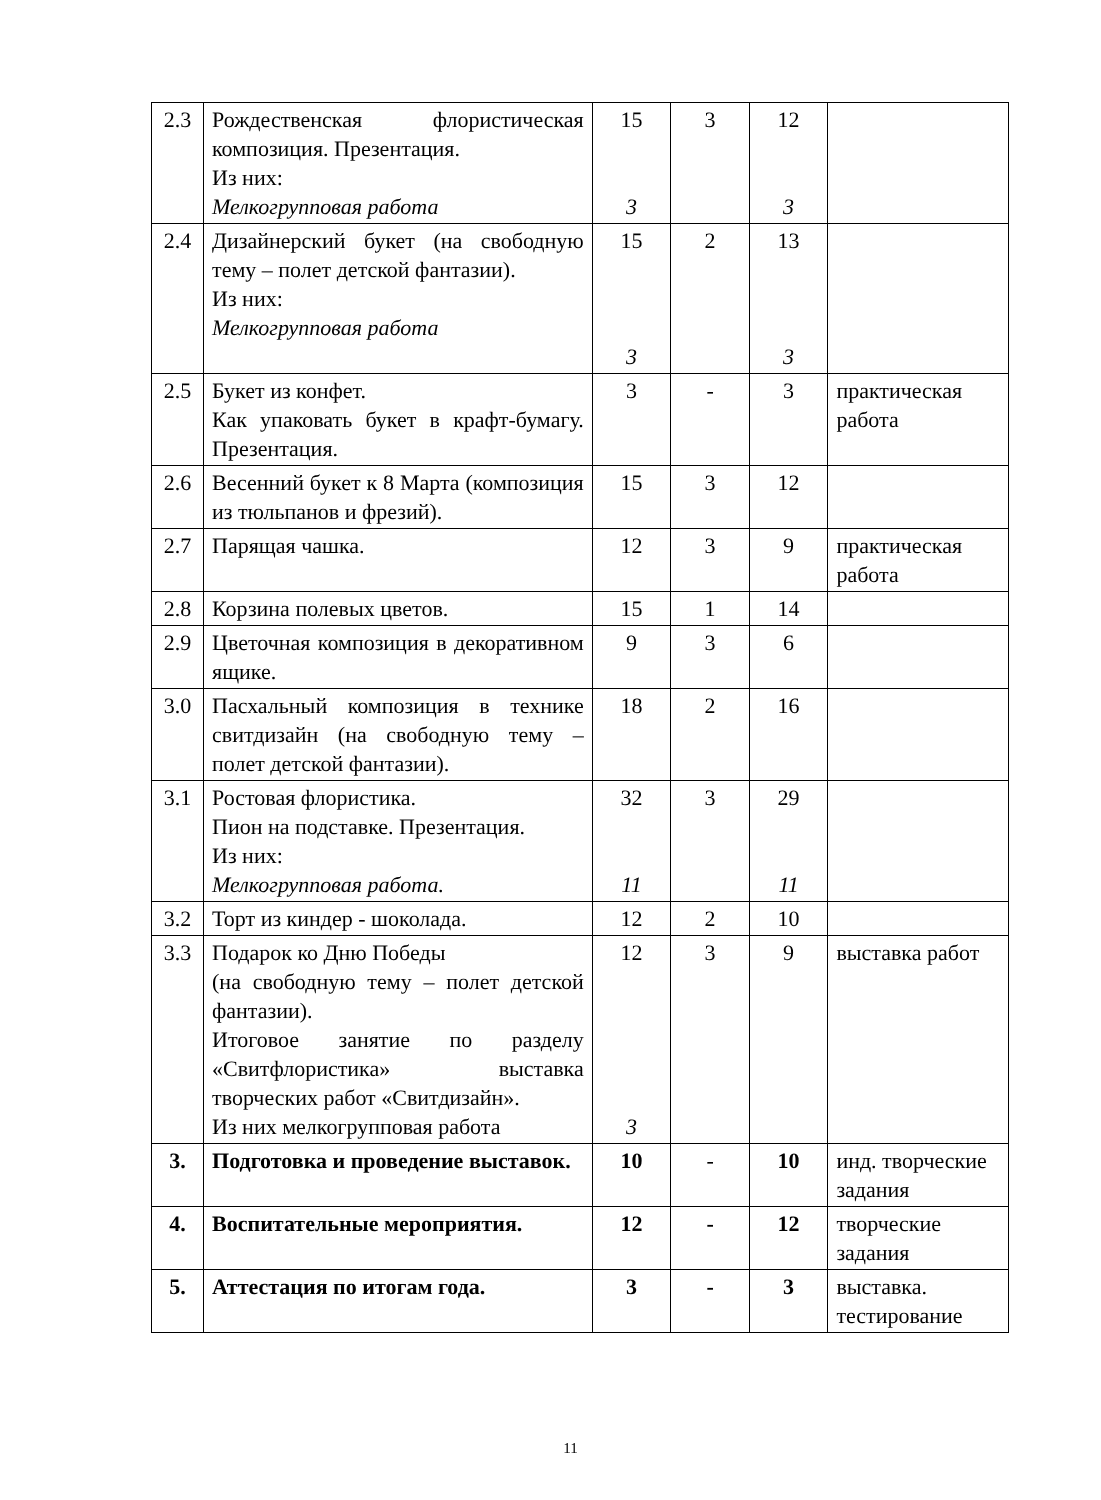| 2.3 | Рождественская флористическая композиция. Презентация. Из них: Мелкогрупповая работа | 15 3 | 3 | 12 3 | |
| 2.4 | Дизайнерский букет (на свободную тему – полет детской фантазии). Из них: Мелкогрупповая работа | 15 3 | 2 | 13 3 | |
| 2.5 | Букет из конфет. Как упаковать букет в крафт-бумагу. Презентация. | 3 | - | 3 | практическая работа |
| 2.6 | Весенний букет к 8 Марта (композиция из тюльпанов и фрезий). | 15 | 3 | 12 | |
| 2.7 | Парящая чашка. | 12 | 3 | 9 | практическая работа |
| 2.8 | Корзина полевых цветов. | 15 | 1 | 14 | |
| 2.9 | Цветочная композиция в декоративном ящике. | 9 | 3 | 6 | |
| 3.0 | Пасхальный композиция в технике свитдизайн (на свободную тему – полет детской фантазии). | 18 | 2 | 16 | |
| 3.1 | Ростовая флористика. Пион на подставке. Презентация. Из них: Мелкогрупповая работа. | 32 11 | 3 | 29 11 | |
| 3.2 | Торт из киндер - шоколада. | 12 | 2 | 10 | |
| 3.3 | Подарок ко Дню Победы (на свободную тему – полет детской фантазии). Итоговое занятие по разделу «Свитфлористика» выставка творческих работ «Свитдизайн». Из них мелкогрупповая работа | 12 3 | 3 | 9 | выставка работ |
| 3. | Подготовка и проведение выставок. | 10 | - | 10 | инд. творческие задания |
| 4. | Воспитательные мероприятия. | 12 | - | 12 | творческие задания |
| 5. | Аттестация по итогам года. | 3 | - | 3 | выставка. тестирование |
11